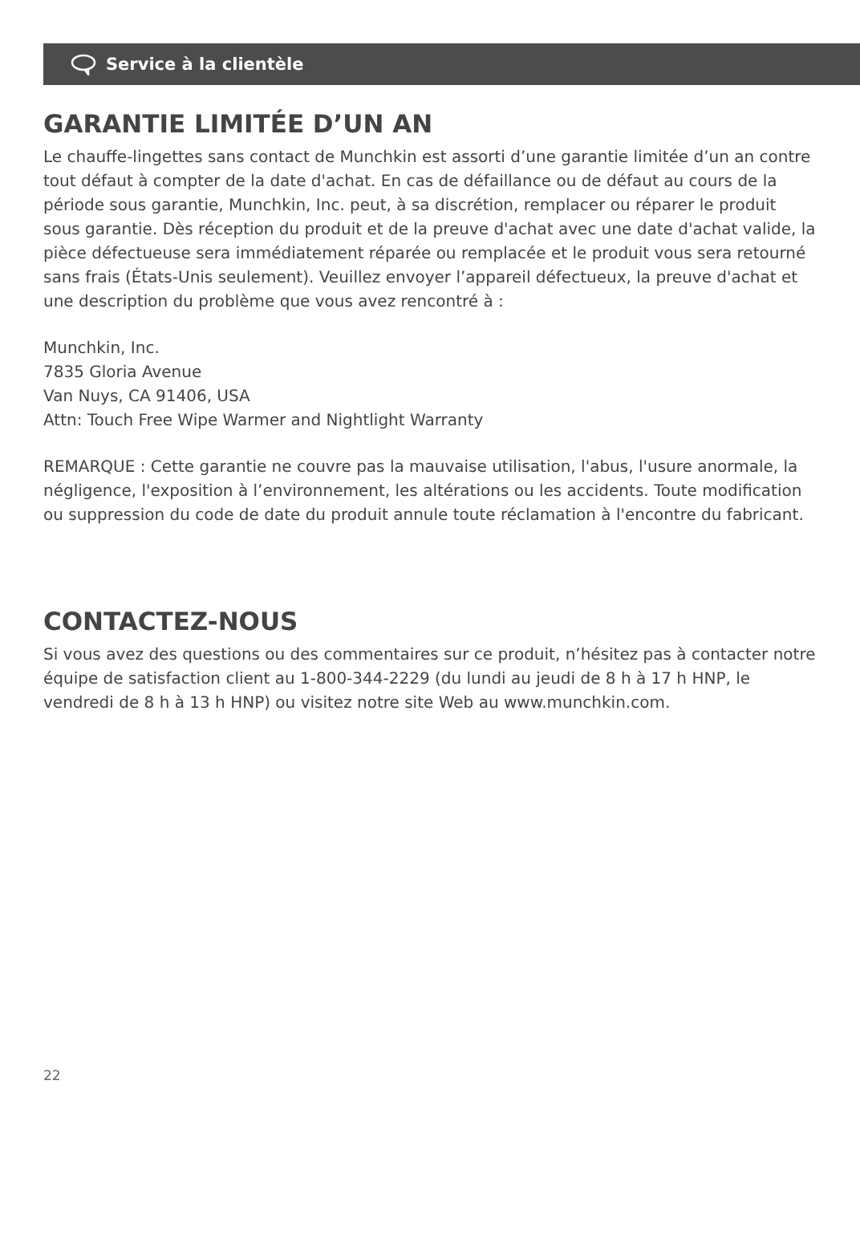Service à la clientèle
GARANTIE LIMITÉE D’UN AN
Le chauffe-lingettes sans contact de Munchkin est assorti d’une garantie limitée d’un an contre tout défaut à compter de la date d'achat. En cas de défaillance ou de défaut au cours de la période sous garantie, Munchkin, Inc. peut, à sa discrétion, remplacer ou réparer le produit sous garantie. Dès réception du produit et de la preuve d'achat avec une date d'achat valide, la pièce défectueuse sera immédiatement réparée ou remplacée et le produit vous sera retourné sans frais (États-Unis seulement). Veuillez envoyer l’appareil défectueux, la preuve d'achat et une description du problème que vous avez rencontré à :
Munchkin, Inc.
7835 Gloria Avenue
Van Nuys, CA 91406, USA
Attn: Touch Free Wipe Warmer and Nightlight Warranty
REMARQUE : Cette garantie ne couvre pas la mauvaise utilisation, l'abus, l'usure anormale, la négligence, l'exposition à l’environnement, les altérations ou les accidents. Toute modification ou suppression du code de date du produit annule toute réclamation à l'encontre du fabricant.
CONTACTEZ-NOUS
Si vous avez des questions ou des commentaires sur ce produit, n’hésitez pas à contacter notre équipe de satisfaction client au 1-800-344-2229 (du lundi au jeudi de 8 h à 17 h HNP, le vendredi de 8 h à 13 h HNP) ou visitez notre site Web au www.munchkin.com.
22